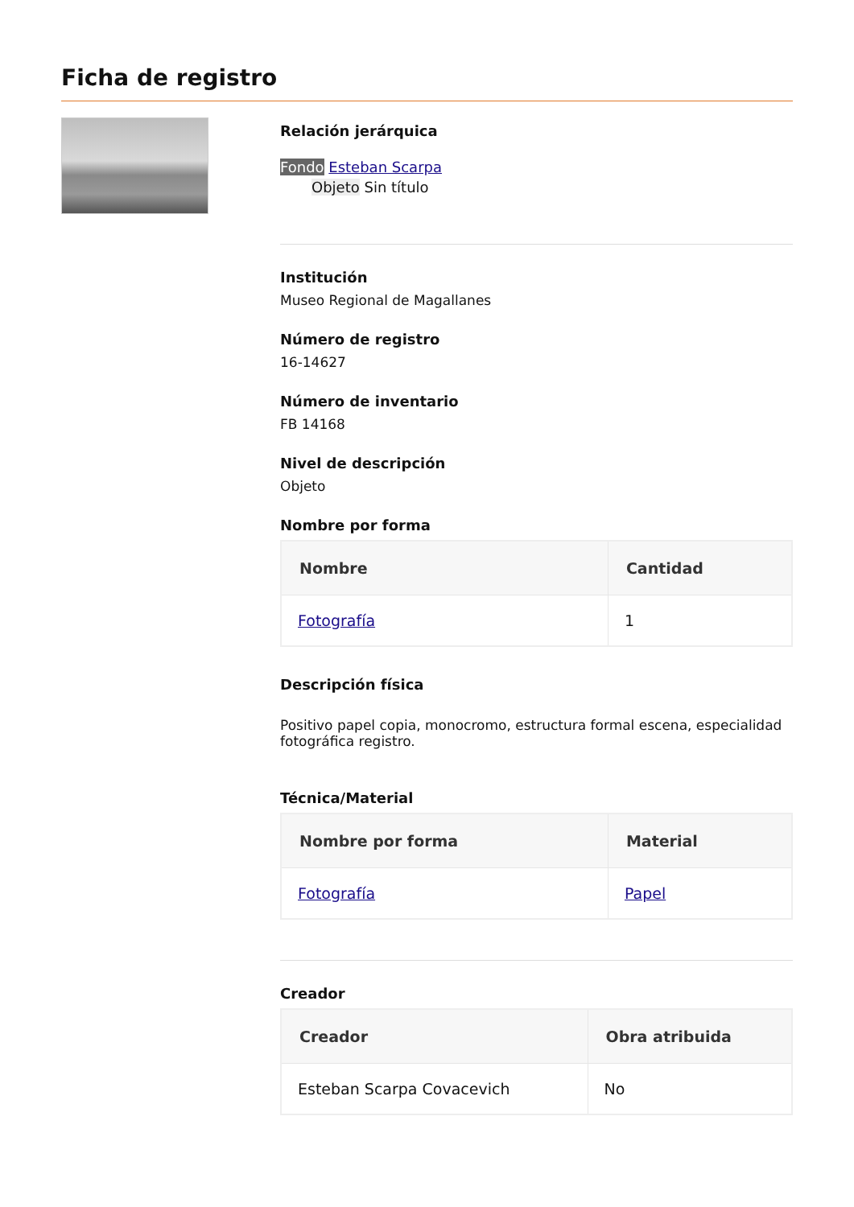Ficha de registro
Relación jerárquica
Fondo Esteban Scarpa
Objeto Sin título
Institución
Museo Regional de Magallanes
Número de registro
16-14627
Número de inventario
FB 14168
Nivel de descripción
Objeto
Nombre por forma
| Nombre | Cantidad |
| --- | --- |
| Fotografía | 1 |
Descripción física
Positivo papel copia, monocromo, estructura formal escena, especialidad fotográfica registro.
Técnica/Material
| Nombre por forma | Material |
| --- | --- |
| Fotografía | Papel |
Creador
| Creador | Obra atribuida |
| --- | --- |
| Esteban Scarpa Covacevich | No |